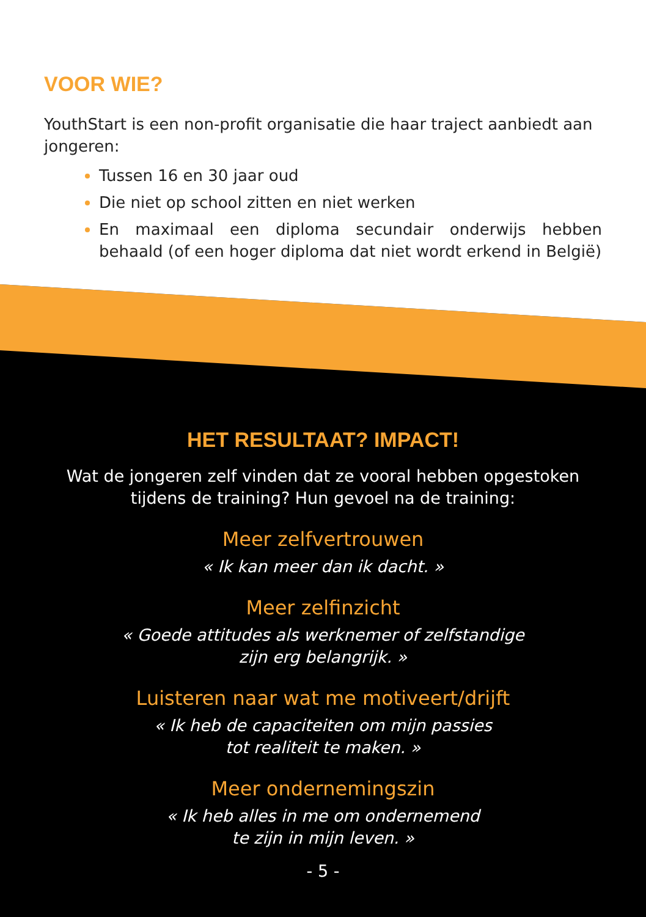VOOR WIE?
YouthStart is een non-profit organisatie die haar traject aanbiedt aan jongeren:
Tussen 16 en 30 jaar oud
Die niet op school zitten en niet werken
En maximaal een diploma secundair onderwijs hebben behaald (of een hoger diploma dat niet wordt erkend in België)
HET RESULTAAT? IMPACT!
Wat de jongeren zelf vinden dat ze vooral hebben opgestoken
tijdens de training? Hun gevoel na de training:
Meer zelfvertrouwen
« Ik kan meer dan ik dacht. »
Meer zelfinzicht
« Goede attitudes als werknemer of zelfstandige
zijn erg belangrijk. »
Luisteren naar wat me motiveert/drijft
« Ik heb de capaciteiten om mijn passies
tot realiteit te maken. »
Meer ondernemingszin
« Ik heb alles in me om ondernemend
te zijn in mijn leven. »
- 5 -